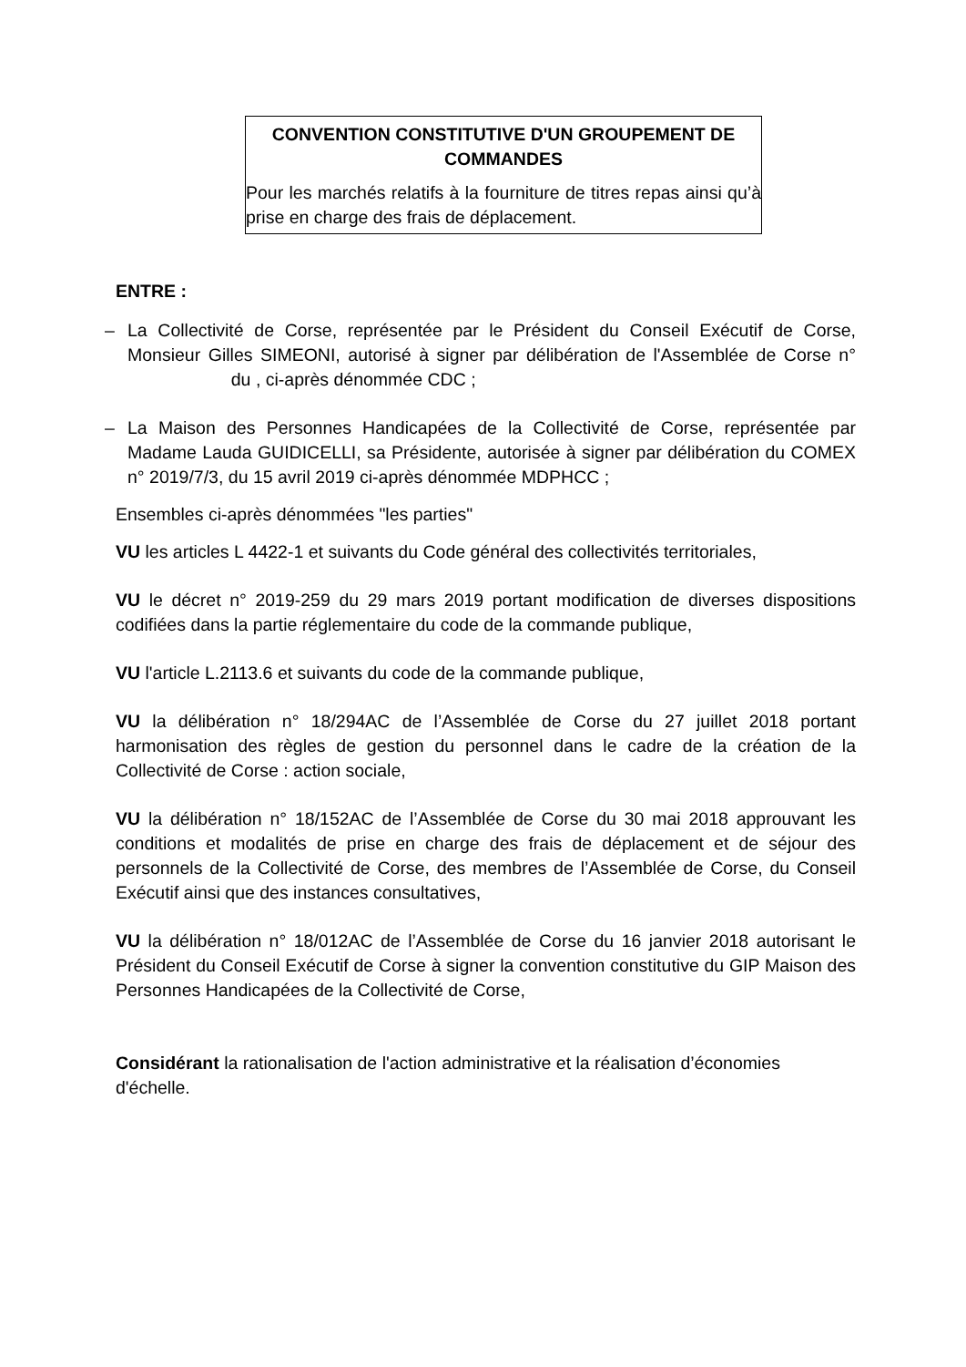CONVENTION CONSTITUTIVE D'UN GROUPEMENT DE COMMANDES
Pour les marchés relatifs à la fourniture de titres repas ainsi qu’à prise en charge des frais de déplacement.
ENTRE :
– La Collectivité de Corse, représentée par le Président du Conseil Exécutif de Corse, Monsieur Gilles SIMEONI, autorisé à signer par délibération de l'Assemblée de Corse n° du , ci-après dénommée CDC ;
– La Maison des Personnes Handicapées de la Collectivité de Corse, représentée par Madame Lauda GUIDICELLI, sa Présidente, autorisée à signer par délibération du COMEX n° 2019/7/3, du 15 avril 2019 ci-après dénommée MDPHCC ;
Ensembles ci-après dénommées "les parties"
VU les articles L 4422-1 et suivants du Code général des collectivités territoriales,
VU le décret n° 2019-259 du 29 mars 2019 portant modification de diverses dispositions codifiées dans la partie réglementaire du code de la commande publique,
VU l'article L.2113.6 et suivants du code de la commande publique,
VU la délibération n° 18/294AC de l’Assemblée de Corse du 27 juillet 2018 portant harmonisation des règles de gestion du personnel dans le cadre de la création de la Collectivité de Corse : action sociale,
VU la délibération n° 18/152AC de l’Assemblée de Corse du 30 mai 2018 approuvant les conditions et modalités de prise en charge des frais de déplacement et de séjour des personnels de la Collectivité de Corse, des membres de l’Assemblée de Corse, du Conseil Exécutif ainsi que des instances consultatives,
VU la délibération n° 18/012AC de l’Assemblée de Corse du 16 janvier 2018 autorisant le Président du Conseil Exécutif de Corse à signer la convention constitutive du GIP Maison des Personnes Handicapées de la Collectivité de Corse,
Considérant la rationalisation de l'action administrative et la réalisation d’économies d'échelle.